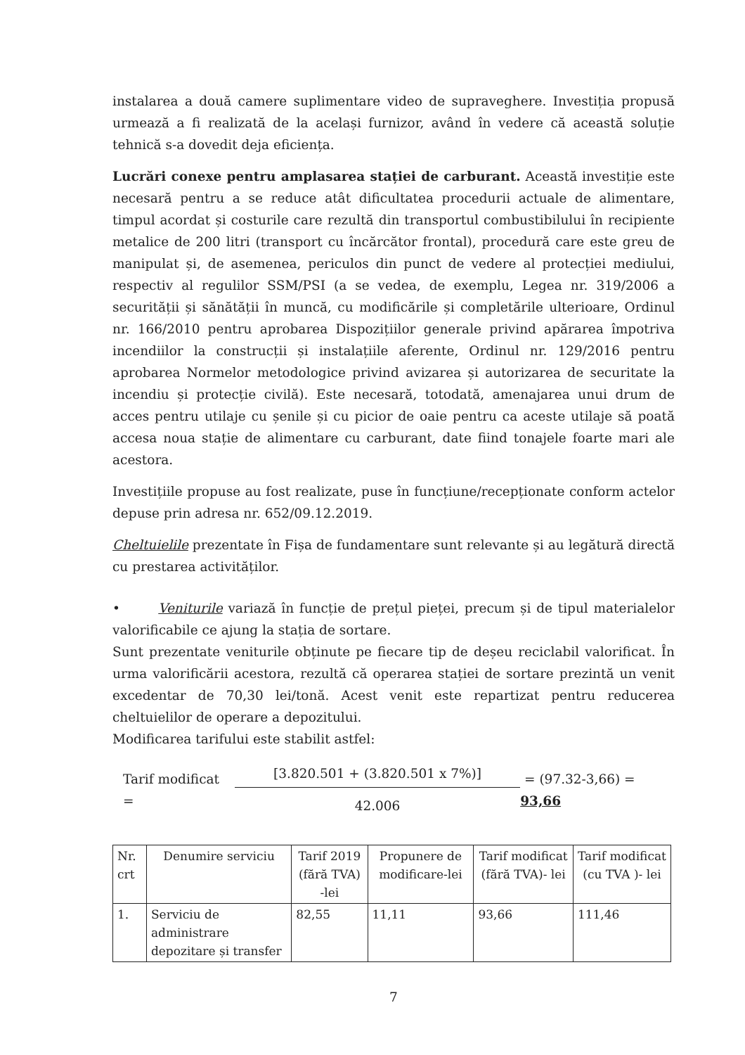instalarea a două camere suplimentare video de supraveghere. Investiția propusă urmează a fi realizată de la același furnizor, având în vedere că această soluție tehnică s-a dovedit deja eficiența.
Lucrări conexe pentru amplasarea stației de carburant. Această investiție este necesară pentru a se reduce atât dificultatea procedurii actuale de alimentare, timpul acordat și costurile care rezultă din transportul combustibilului în recipiente metalice de 200 litri (transport cu încărcător frontal), procedură care este greu de manipulat și, de asemenea, periculos din punct de vedere al protecției mediului, respectiv al regulilor SSM/PSI (a se vedea, de exemplu, Legea nr. 319/2006 a securității și sănătății în muncă, cu modificările și completările ulterioare, Ordinul nr. 166/2010 pentru aprobarea Dispozițiilor generale privind apărarea împotriva incendiilor la construcții și instalațiile aferente, Ordinul nr. 129/2016 pentru aprobarea Normelor metodologice privind avizarea și autorizarea de securitate la incendiu și protecție civilă). Este necesară, totodată, amenajarea unui drum de acces pentru utilaje cu șenile și cu picior de oaie pentru ca aceste utilaje să poată accesa noua stație de alimentare cu carburant, date fiind tonajele foarte mari ale acestora.
Investițiile propuse au fost realizate, puse în funcțiune/recepționate conform actelor depuse prin adresa nr. 652/09.12.2019.
Cheltuielile prezentate în Fișa de fundamentare sunt relevante și au legătură directă cu prestarea activităților.
• Veniturile variază în funcție de prețul pieței, precum și de tipul materialelor valorificabile ce ajung la stația de sortare.
Sunt prezentate veniturile obținute pe fiecare tip de deșeu reciclabil valorificat. În urma valorificării acestora, rezultă că operarea stației de sortare prezintă un venit excedentar de 70,30 lei/tonă. Acest venit este repartizat pentru reducerea cheltuielilor de operare a depozitului.
Modificarea tarifului este stabilit astfel:
Tarif modificat = [3.820.501 + (3.820.501 x 7%)] 42.006 = (97.32-3,66) = 93,66
| Nr. crt | Denumire serviciu | Tarif 2019 (fără TVA) -lei | Propunere de modificare-lei | Tarif modificat (fără TVA)- lei | Tarif modificat (cu TVA )- lei |
| 1. | Serviciu de administrare depozitare și transfer | 82,55 | 11,11 | 93,66 | 111,46 |
7